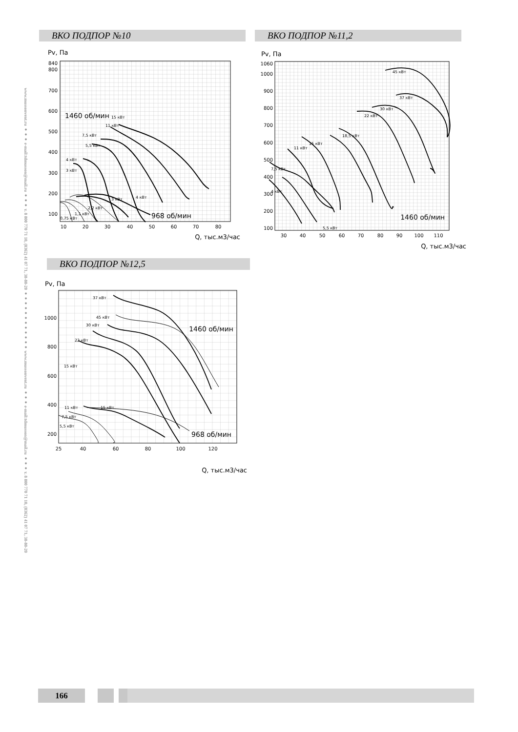www.mussonvent.ru ●●● e-mail:tdmusson@mail.ru ●●● т. 8 800 770 71 10, (8362) 41 07 71, 38-80-20 ●●●●●●●●●●●● www.mussonvent.ru ●●● e-mail:tdmusson@mail.ru ●●● т. 8 800 770 71 10, (8362) 41 07 71, 38-80-20
ВКО ПОДПОР №10
Pv, Па
840
800
700
600
500
400
300
200
100
10
20
30
40
50
60
70
80
Q, тыс.м3/час
1460 об/мин
968 об/мин
15 кВт
11 кВт
7,5 кВт
5,5 кВт
4 кВт
3 кВт
3 кВт
4 кВт
2,2 кВт
1,1 кВт
0,75 кВт
ВКО ПОДПОР №11,2
Pv, Па
1060
1000
900
800
700
600
500
400
300
200
100
30
40
50
60
70
80
90
100
110
Q, тыс.м3/час
1460 об/мин
45 кВт
37 кВт
30 кВт
22 кВт
18,5 кВт
15 кВт
11 кВт
7,5 кВт
4 кВт
5,5 кВт
ВКО ПОДПОР №12,5
Pv, Па
1000
800
600
400
200
25
40
60
80
100
120
Q, тыс.м3/час
1460 об/мин
968 об/мин
37 кВт
45 кВт
30 кВт
22 кВт
15 кВт
11 кВт
15 кВт
7,5 кВт
5,5 кВт
166